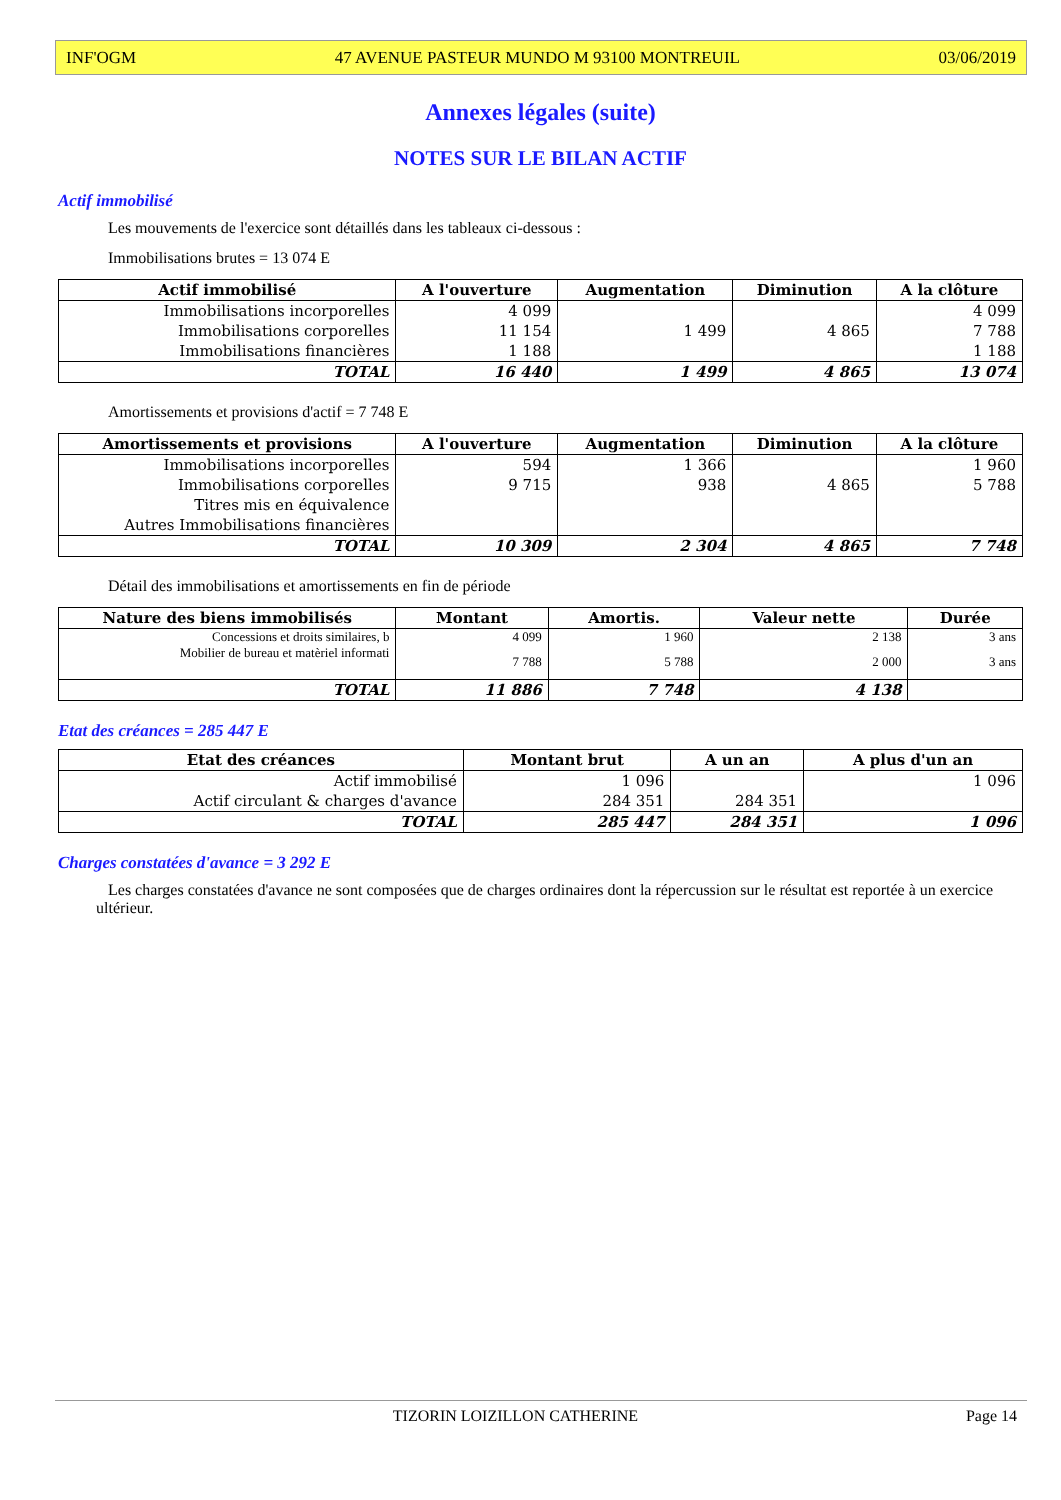INF'OGM 47 AVENUE PASTEUR MUNDO M 93100 MONTREUIL 03/06/2019
Annexes légales (suite)
NOTES SUR LE BILAN ACTIF
Actif immobilisé
Les mouvements de l'exercice sont détaillés dans les tableaux ci-dessous :
Immobilisations brutes = 13 074 E
| Actif immobilisé | A l'ouverture | Augmentation | Diminution | A la clôture |
| --- | --- | --- | --- | --- |
| Immobilisations incorporelles | 4 099 | | | 4 099 |
| Immobilisations corporelles | 11 154 | 1 499 | 4 865 | 7 788 |
| Immobilisations financières | 1 188 | | | 1 188 |
| TOTAL | 16 440 | 1 499 | 4 865 | 13 074 |
Amortissements et provisions d'actif = 7 748 E
| Amortissements et provisions | A l'ouverture | Augmentation | Diminution | A la clôture |
| --- | --- | --- | --- | --- |
| Immobilisations incorporelles | 594 | 1 366 | | 1 960 |
| Immobilisations corporelles | 9 715 | 938 | 4 865 | 5 788 |
| Titres mis en équivalence | | | | |
| Autres Immobilisations financières | | | | |
| TOTAL | 10 309 | 2 304 | 4 865 | 7 748 |
Détail des immobilisations et amortissements en fin de période
| Nature des biens immobilisés | Montant | Amortis. | Valeur nette | Durée |
| --- | --- | --- | --- | --- |
| Concessions et droits similaires, b | 4 099 | 1 960 | 2 138 | 3 ans |
| Mobilier de bureau et matèriel informati | 7 788 | 5 788 | 2 000 | 3 ans |
| TOTAL | 11 886 | 7 748 | 4 138 | |
Etat des créances = 285 447 E
| Etat des créances | Montant brut | A un an | A plus d'un an |
| --- | --- | --- | --- |
| Actif immobilisé | 1 096 | | 1 096 |
| Actif circulant & charges d'avance | 284 351 | 284 351 | |
| TOTAL | 285 447 | 284 351 | 1 096 |
Charges constatées d'avance = 3 292 E
Les charges constatées d'avance ne sont composées que de charges ordinaires dont la répercussion sur le résultat est reportée à un exercice ultérieur.
TIZORIN LOIZILLON CATHERINE Page 14